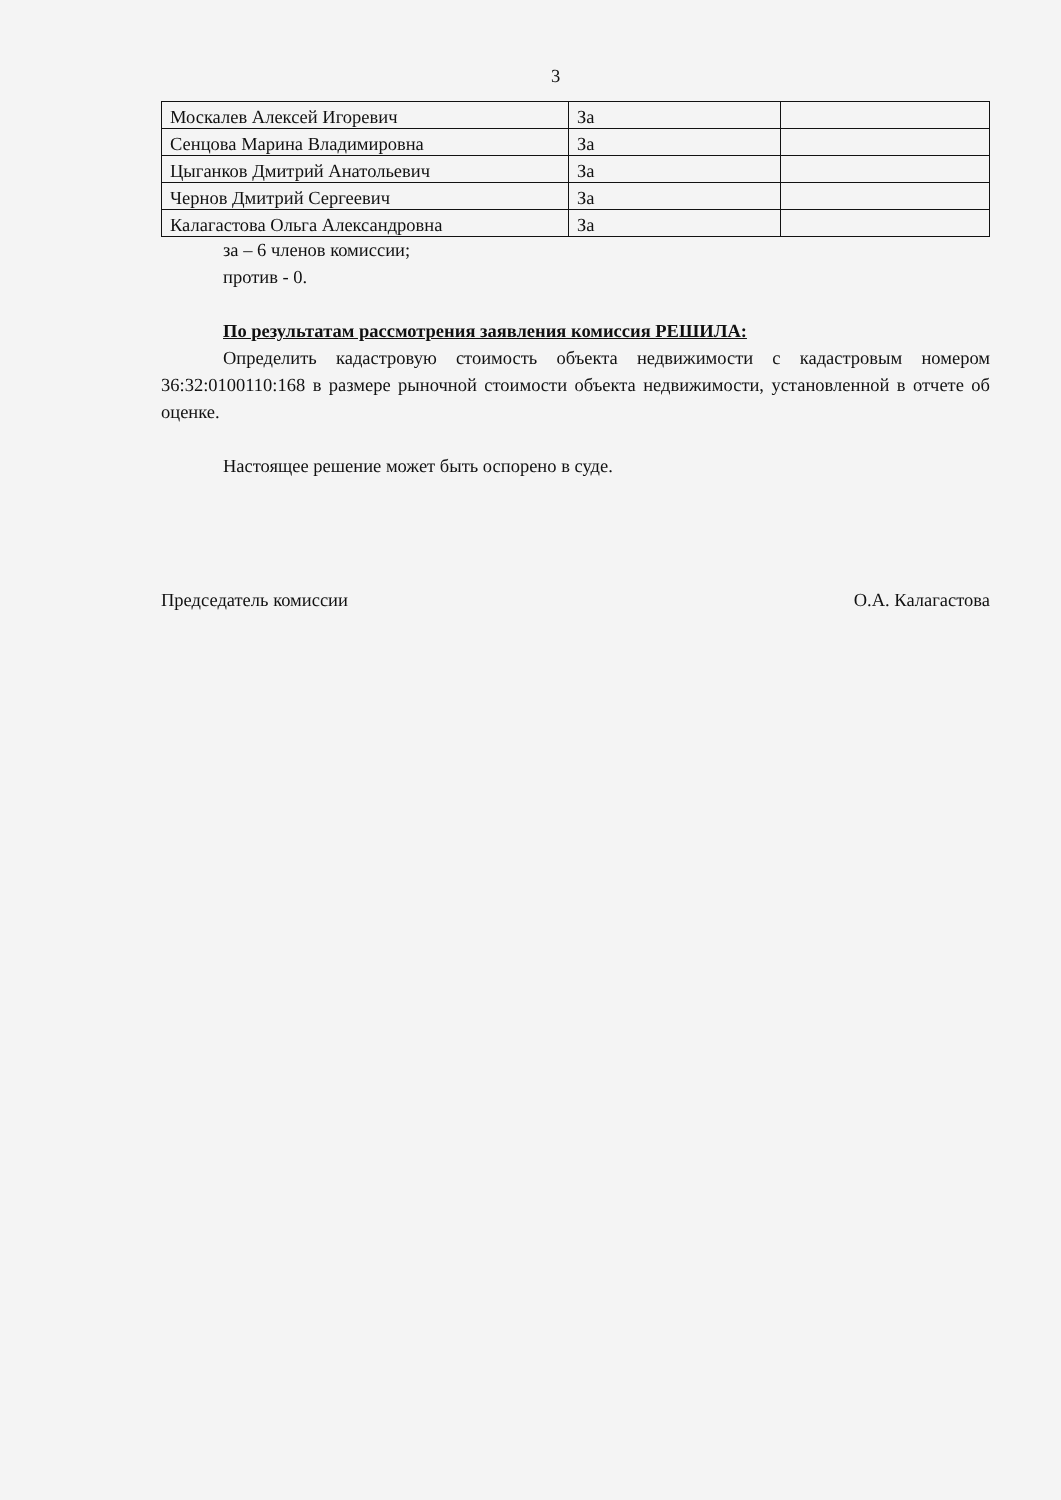3
| Москалев Алексей Игоревич | За | |
| Сенцова Марина Владимировна | За | |
| Цыганков Дмитрий Анатольевич | За | |
| Чернов Дмитрий Сергеевич | За | |
| Калагастова Ольга Александровна | За | |
за – 6 членов комиссии;
против - 0.
По результатам рассмотрения заявления комиссия РЕШИЛА:
Определить кадастровую стоимость объекта недвижимости с кадастровым номером 36:32:0100110:168 в размере рыночной стоимости объекта недвижимости, установленной в отчете об оценке.
Настоящее решение может быть оспорено в суде.
Председатель комиссии О.А. Калагастова